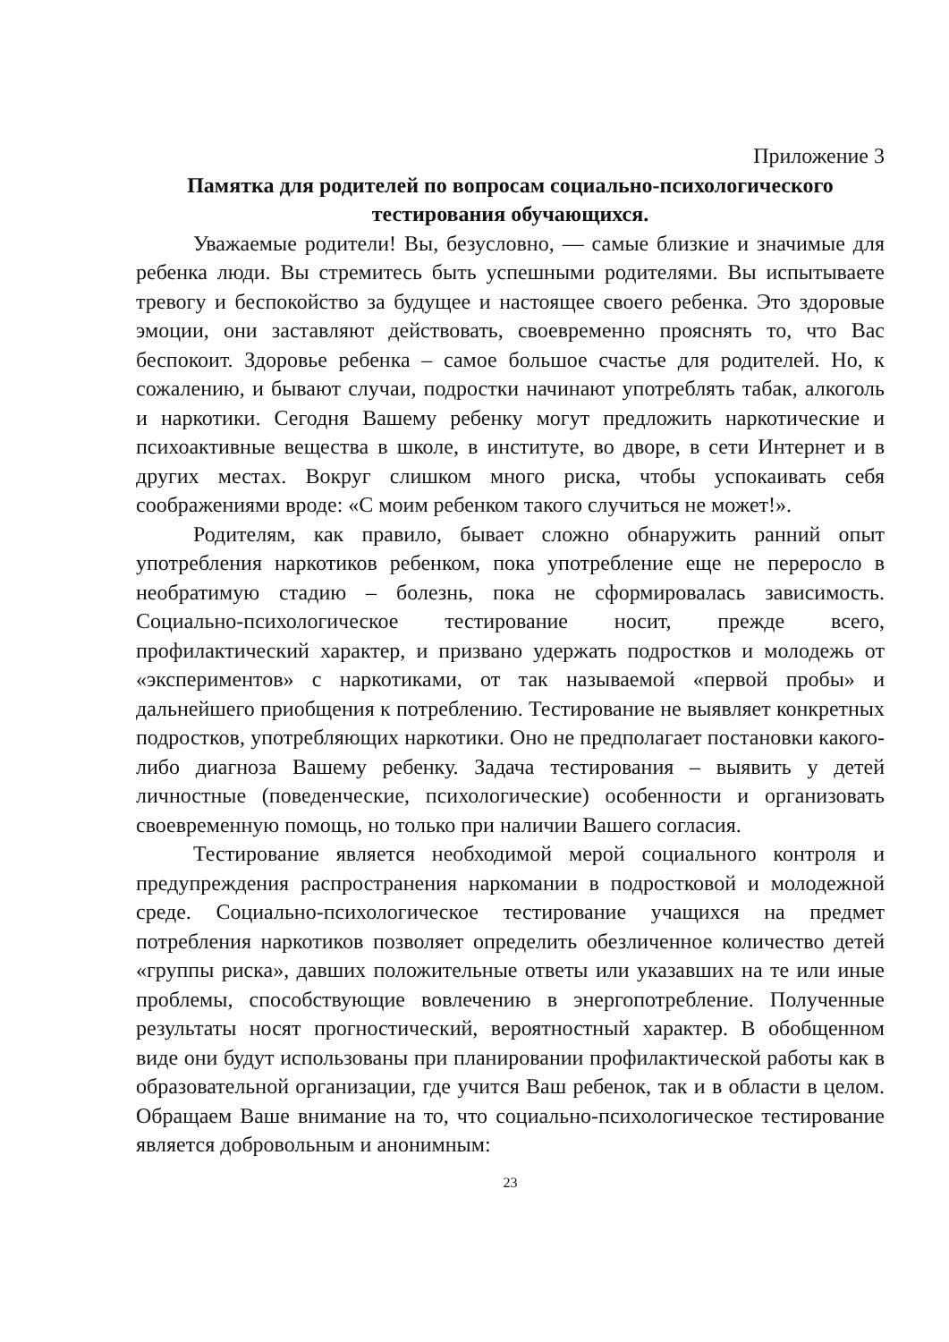Приложение 3
Памятка для родителей по вопросам социально-психологического тестирования обучающихся.
Уважаемые родители! Вы, безусловно, — самые близкие и значимые для ребенка люди. Вы стремитесь быть успешными родителями. Вы испытываете тревогу и беспокойство за будущее и настоящее своего ребенка. Это здоровые эмоции, они заставляют действовать, своевременно прояснять то, что Вас беспокоит. Здоровье ребенка – самое большое счастье для родителей. Но, к сожалению, и бывают случаи, подростки начинают употреблять табак, алкоголь и наркотики. Сегодня Вашему ребенку могут предложить наркотические и психоактивные вещества в школе, в институте, во дворе, в сети Интернет и в других местах. Вокруг слишком много риска, чтобы успокаивать себя соображениями вроде: «С моим ребенком такого случиться не может!».
Родителям, как правило, бывает сложно обнаружить ранний опыт употребления наркотиков ребенком, пока употребление еще не переросло в необратимую стадию – болезнь, пока не сформировалась зависимость. Социально-психологическое тестирование носит, прежде всего, профилактический характер, и призвано удержать подростков и молодежь от «экспериментов» с наркотиками, от так называемой «первой пробы» и дальнейшего приобщения к потреблению. Тестирование не выявляет конкретных подростков, употребляющих наркотики. Оно не предполагает постановки какого-либо диагноза Вашему ребенку. Задача тестирования – выявить у детей личностные (поведенческие, психологические) особенности и организовать своевременную помощь, но только при наличии Вашего согласия.
Тестирование является необходимой мерой социального контроля и предупреждения распространения наркомании в подростковой и молодежной среде. Социально-психологическое тестирование учащихся на предмет потребления наркотиков позволяет определить обезличенное количество детей «группы риска», давших положительные ответы или указавших на те или иные проблемы, способствующие вовлечению в энергопотребление. Полученные результаты носят прогностический, вероятностный характер. В обобщенном виде они будут использованы при планировании профилактической работы как в образовательной организации, где учится Ваш ребенок, так и в области в целом. Обращаем Ваше внимание на то, что социально-психологическое тестирование является добровольным и анонимным:
23